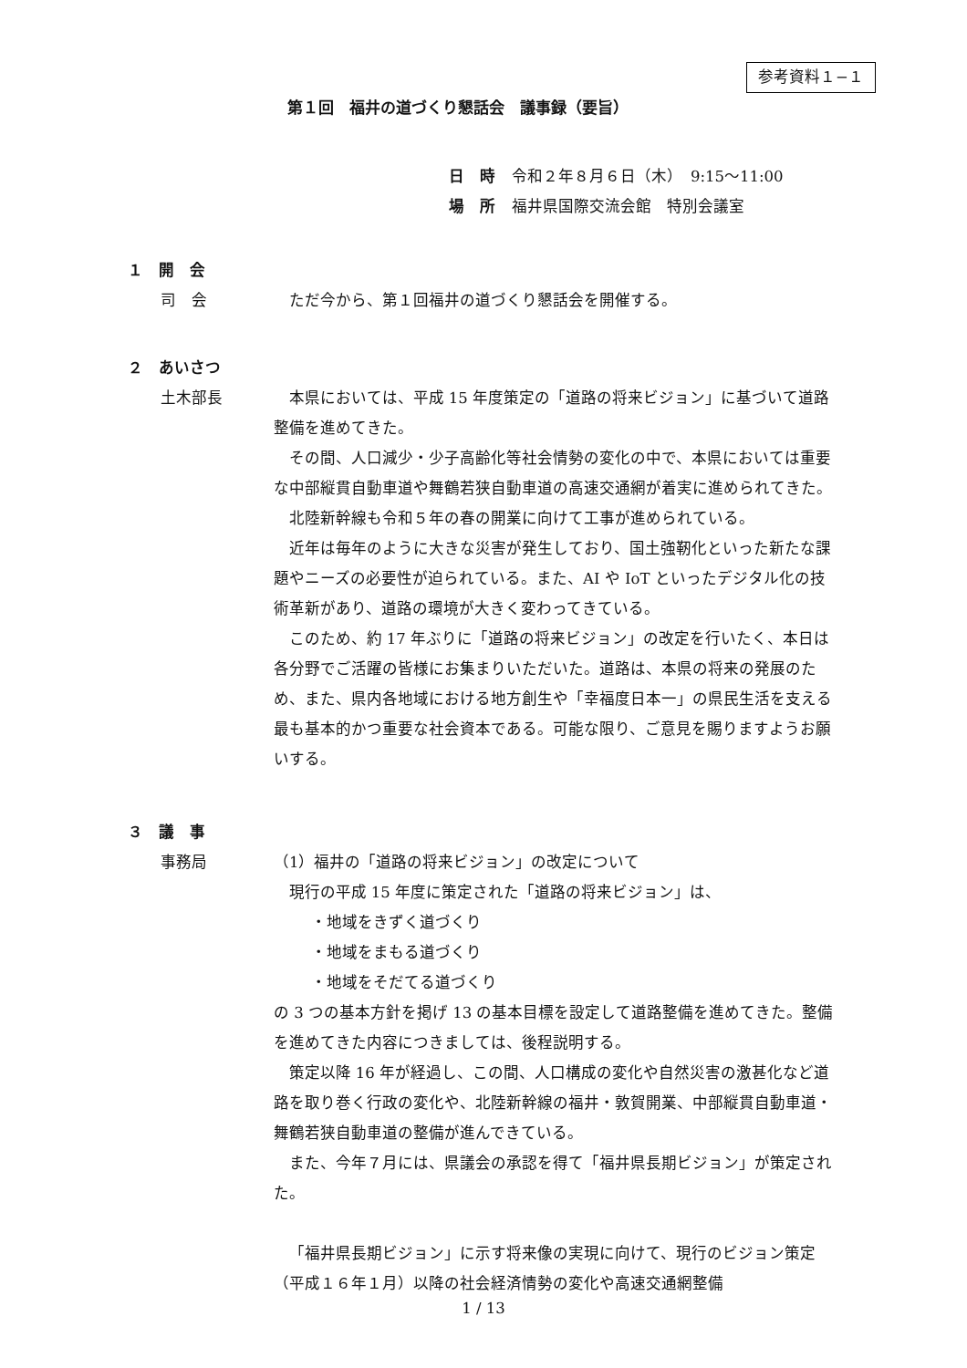参考資料１−１
第１回　福井の道づくり懇話会　議事録（要旨）
日　時 令和２年８月６日（木）　9:15〜11:00
場　所 福井県国際交流会館　特別会議室
１　開　会
司　会 ただ今から、第１回福井の道づくり懇話会を開催する。
２　あいさつ
土木部長 本県においては、平成 15 年度策定の「道路の将来ビジョン」に基づいて道路整備を進めてきた。
その間、人口減少・少子高齢化等社会情勢の変化の中で、本県においては重要な中部縦貫自動車道や舞鶴若狭自動車道の高速交通網が着実に進められてきた。
北陸新幹線も令和５年の春の開業に向けて工事が進められている。
近年は毎年のように大きな災害が発生しており、国土強靭化といった新たな課題やニーズの必要性が迫られている。また、AI や IoT といったデジタル化の技術革新があり、道路の環境が大きく変わってきている。
このため、約 17 年ぶりに「道路の将来ビジョン」の改定を行いたく、本日は各分野でご活躍の皆様にお集まりいただいた。道路は、本県の将来の発展のため、また、県内各地域における地方創生や「幸福度日本一」の県民生活を支える最も基本的かつ重要な社会資本である。可能な限り、ご意見を賜りますようお願いする。
３　議　事
事務局 （1）福井の「道路の将来ビジョン」の改定について
現行の平成 15 年度に策定された「道路の将来ビジョン」は、
・地域をきずく道づくり
・地域をまもる道づくり
・地域をそだてる道づくり
の 3 つの基本方針を掲げ 13 の基本目標を設定して道路整備を進めてきた。整備を進めてきた内容につきましては、後程説明する。
策定以降 16 年が経過し、この間、人口構成の変化や自然災害の激甚化など道路を取り巻く行政の変化や、北陸新幹線の福井・敦賀開業、中部縦貫自動車道・舞鶴若狭自動車道の整備が進んできている。
また、今年７月には、県議会の承認を得て「福井県長期ビジョン」が策定された。
「福井県長期ビジョン」に示す将来像の実現に向けて、現行のビジョン策定（平成１６年１月）以降の社会経済情勢の変化や高速交通網整備
1 / 13